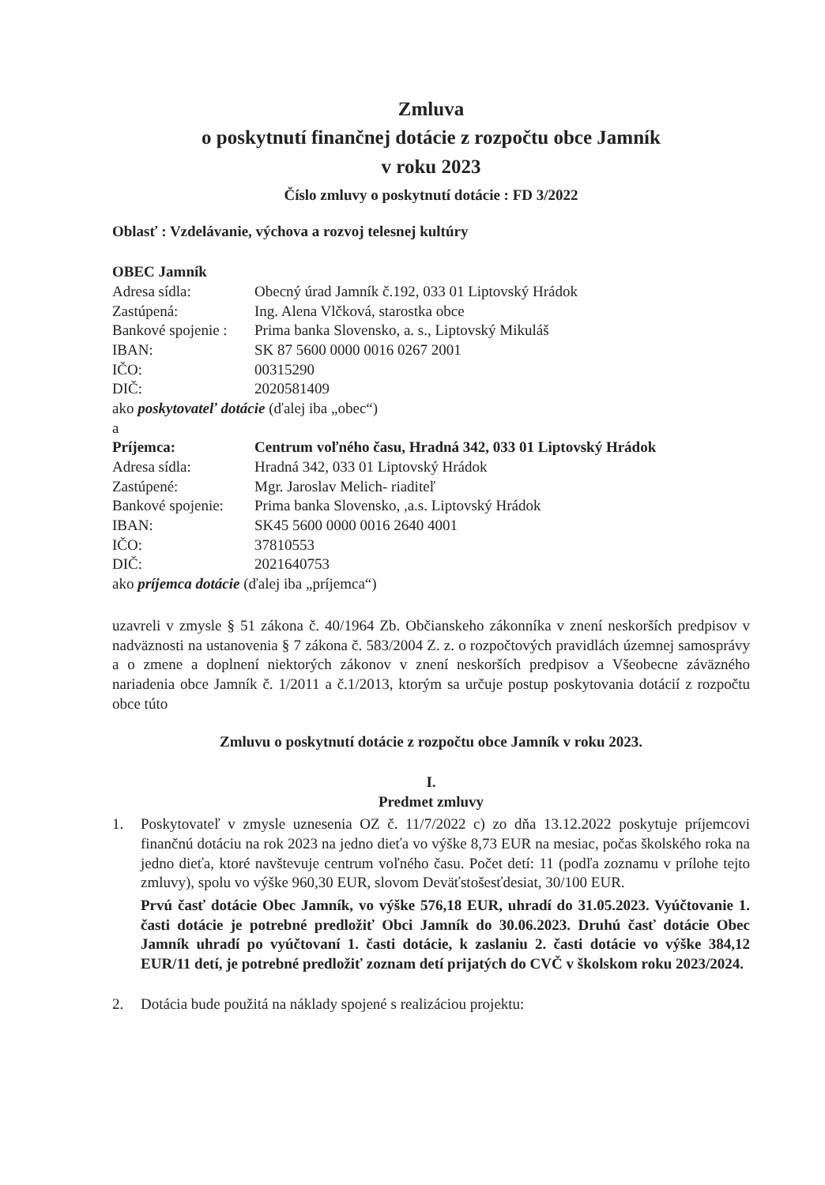Zmluva
o poskytnutí finančnej dotácie z rozpočtu obce Jamník
v roku 2023
Číslo zmluvy o poskytnutí dotácie : FD 3/2022
Oblasť : Vzdelávanie, výchova a rozvoj telesnej kultúry
OBEC Jamník
| Adresa sídla: | Obecný úrad Jamník č.192, 033 01 Liptovský Hrádok |
| Zastúpená: | Ing. Alena Vlčková, starostka obce |
| Bankové spojenie : | Prima banka Slovensko, a. s., Liptovský Mikuláš |
| IBAN: | SK 87 5600 0000 0016 0267 2001 |
| IČO: | 00315290 |
| DIČ: | 2020581409 |
ako poskytovateľ dotácie (ďalej iba „obec“)
a
| Príjemca: | Centrum voľného času, Hradná 342, 033 01 Liptovský Hrádok |
| Adresa sídla: | Hradná 342, 033 01 Liptovský Hrádok |
| Zastúpené: | Mgr. Jaroslav Melich- riaditeľ |
| Bankové spojenie: | Prima banka Slovensko, ,a.s. Liptovský Hrádok |
| IBAN: | SK45 5600 0000 0016 2640 4001 |
| IČO: | 37810553 |
| DIČ: | 2021640753 |
ako príjemca dotácie (ďalej iba „príjemca“)
uzavreli v zmysle § 51 zákona č. 40/1964 Zb. Občianskeho zákonníka v znení neskorších predpisov v nadväznosti na ustanovenia § 7 zákona č. 583/2004 Z. z. o rozpočtových pravidlách územnej samosprávy a o zmene a doplnení niektorých zákonov v znení neskorších predpisov a Všeobecne záväzného nariadenia obce Jamník č. 1/2011 a č.1/2013, ktorým sa určuje postup poskytovania dotácií z rozpočtu obce túto
Zmluvu o poskytnutí dotácie z rozpočtu obce Jamník v roku 2023.
I.
Predmet zmluvy
1. Poskytovateľ v zmysle uznesenia OZ č. 11/7/2022 c) zo dňa 13.12.2022 poskytuje príjemcovi finančnú dotáciu na rok 2023 na jedno dieťa vo výške 8,73 EUR na mesiac, počas školského roka na jedno dieťa, ktoré navštevuje centrum voľného času. Počet detí: 11 (podľa zoznamu v prílohe tejto zmluvy), spolu vo výške 960,30 EUR, slovom Deväťstošesťdesiat, 30/100 EUR.
Prvú časť dotácie Obec Jamník, vo výške 576,18 EUR, uhradí do 31.05.2023. Vyúčtovanie 1. časti dotácie je potrebné predložiť Obci Jamník do 30.06.2023. Druhú časť dotácie Obec Jamník uhradí po vyúčtovaní 1. časti dotácie, k zaslaniu 2. časti dotácie vo výške 384,12 EUR/11 detí, je potrebné predložiť zoznam detí prijatých do CVČ v školskom roku 2023/2024.
2. Dotácia bude použitá na náklady spojené s realizáciou projektu: